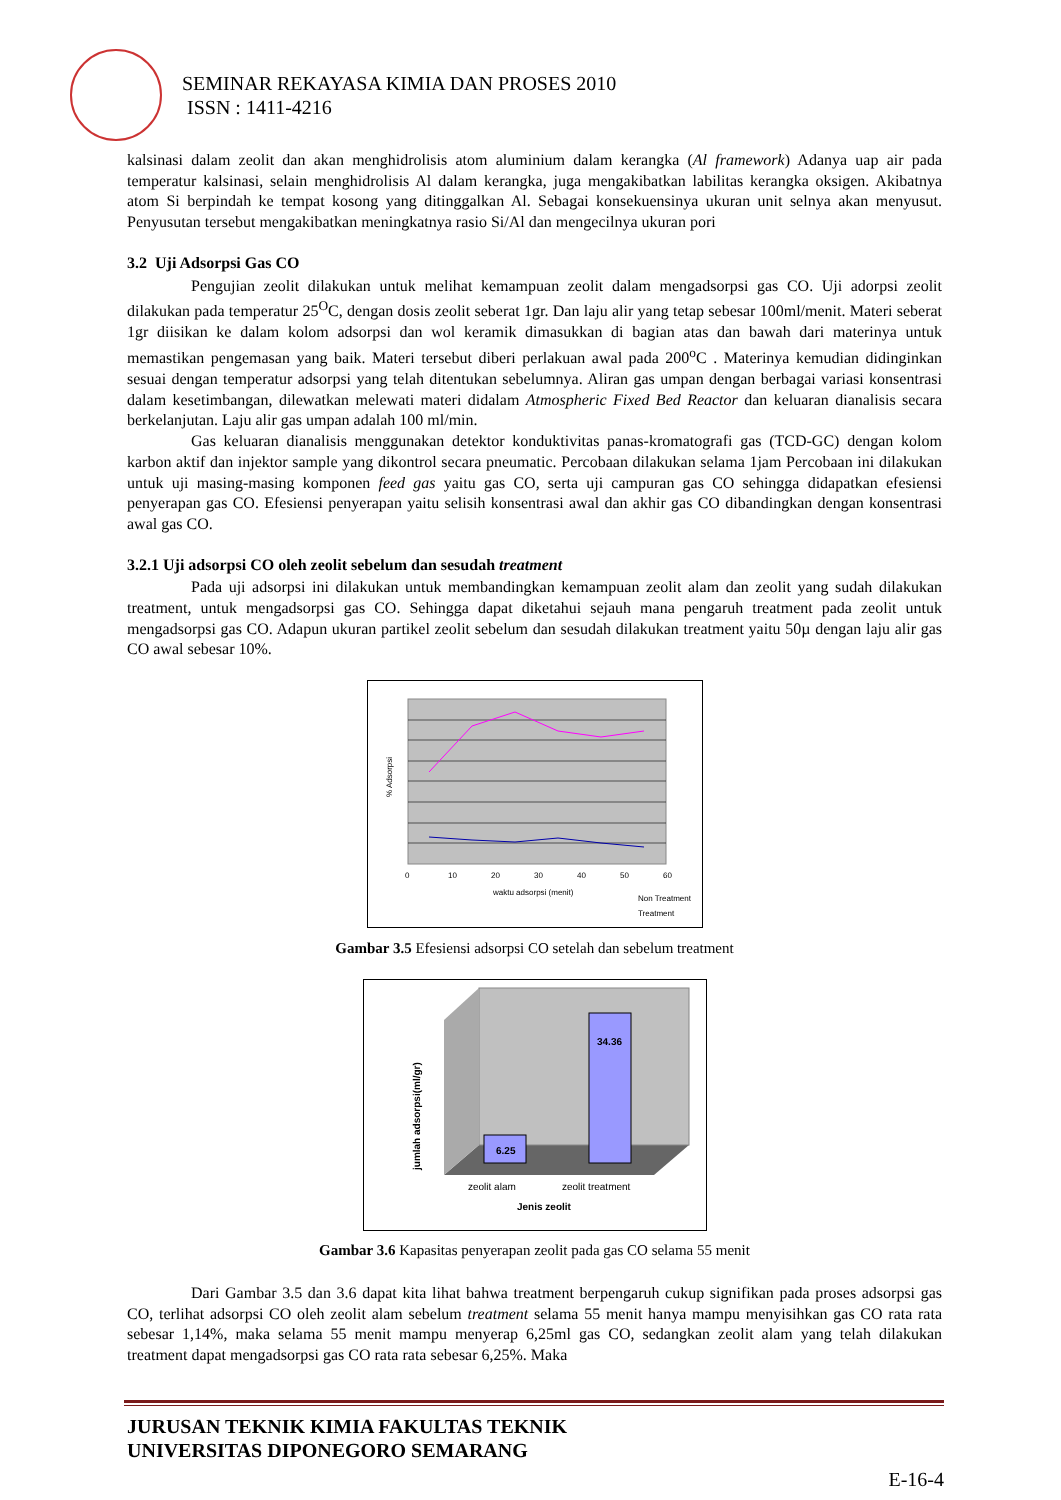SEMINAR REKAYASA KIMIA DAN PROSES 2010
ISSN : 1411-4216
kalsinasi dalam zeolit dan akan menghidrolisis atom aluminium dalam kerangka (Al framework) Adanya uap air pada temperatur kalsinasi, selain menghidrolisis Al dalam kerangka, juga mengakibatkan labilitas kerangka oksigen. Akibatnya atom Si berpindah ke tempat kosong yang ditinggalkan Al. Sebagai konsekuensinya ukuran unit selnya akan menyusut. Penyusutan tersebut mengakibatkan meningkatnya rasio Si/Al dan mengecilnya ukuran pori
3.2 Uji Adsorpsi Gas CO
Pengujian zeolit dilakukan untuk melihat kemampuan zeolit dalam mengadsorpsi gas CO. Uji adorpsi zeolit dilakukan pada temperatur 25<sup>O</sup>C, dengan dosis zeolit seberat 1gr. Dan laju alir yang tetap sebesar 100ml/menit. Materi seberat 1gr diisikan ke dalam kolom adsorpsi dan wol keramik dimasukkan di bagian atas dan bawah dari materinya untuk memastikan pengemasan yang baik. Materi tersebut diberi perlakuan awal pada 200<sup>o</sup>C . Materinya kemudian didinginkan sesuai dengan temperatur adsorpsi yang telah ditentukan sebelumnya. Aliran gas umpan dengan berbagai variasi konsentrasi dalam kesetimbangan, dilewatkan melewati materi didalam Atmospheric Fixed Bed Reactor dan keluaran dianalisis secara berkelanjutan. Laju alir gas umpan adalah 100 ml/min.
Gas keluaran dianalisis menggunakan detektor konduktivitas panas-kromatografi gas (TCD-GC) dengan kolom karbon aktif dan injektor sample yang dikontrol secara pneumatic. Percobaan dilakukan selama 1jam Percobaan ini dilakukan untuk uji masing-masing komponen feed gas yaitu gas CO, serta uji campuran gas CO sehingga didapatkan efesiensi penyerapan gas CO. Efesiensi penyerapan yaitu selisih konsentrasi awal dan akhir gas CO dibandingkan dengan konsentrasi awal gas CO.
3.2.1 Uji adsorpsi CO oleh zeolit sebelum dan sesudah treatment
Pada uji adsorpsi ini dilakukan untuk membandingkan kemampuan zeolit alam dan zeolit yang sudah dilakukan treatment, untuk mengadsorpsi gas CO. Sehingga dapat diketahui sejauh mana pengaruh treatment pada zeolit untuk mengadsorpsi gas CO. Adapun ukuran partikel zeolit sebelum dan sesudah dilakukan treatment yaitu 50µ dengan laju alir gas CO awal sebesar 10%.
% Adsorpsi
waktu adsorpsi (menit)
0
10
20
30
40
50
60
Non Treatment
Treatment
Gambar 3.5 Efesiensi adsorpsi CO setelah dan sebelum treatment
6.25
34.36
jumlah adsorpsi(ml/gr)
zeolit alam
zeolit treatment
Jenis zeolit
Gambar 3.6 Kapasitas penyerapan zeolit pada gas CO selama 55 menit
Dari Gambar 3.5 dan 3.6 dapat kita lihat bahwa treatment berpengaruh cukup signifikan pada proses adsorpsi gas CO, terlihat adsorpsi CO oleh zeolit alam sebelum treatment selama 55 menit hanya mampu menyisihkan gas CO rata rata sebesar 1,14%, maka selama 55 menit mampu menyerap 6,25ml gas CO, sedangkan zeolit alam yang telah dilakukan treatment dapat mengadsorpsi gas CO rata rata sebesar 6,25%. Maka
JURUSAN TEKNIK KIMIA FAKULTAS TEKNIK
UNIVERSITAS DIPONEGORO SEMARANG
E-16-4